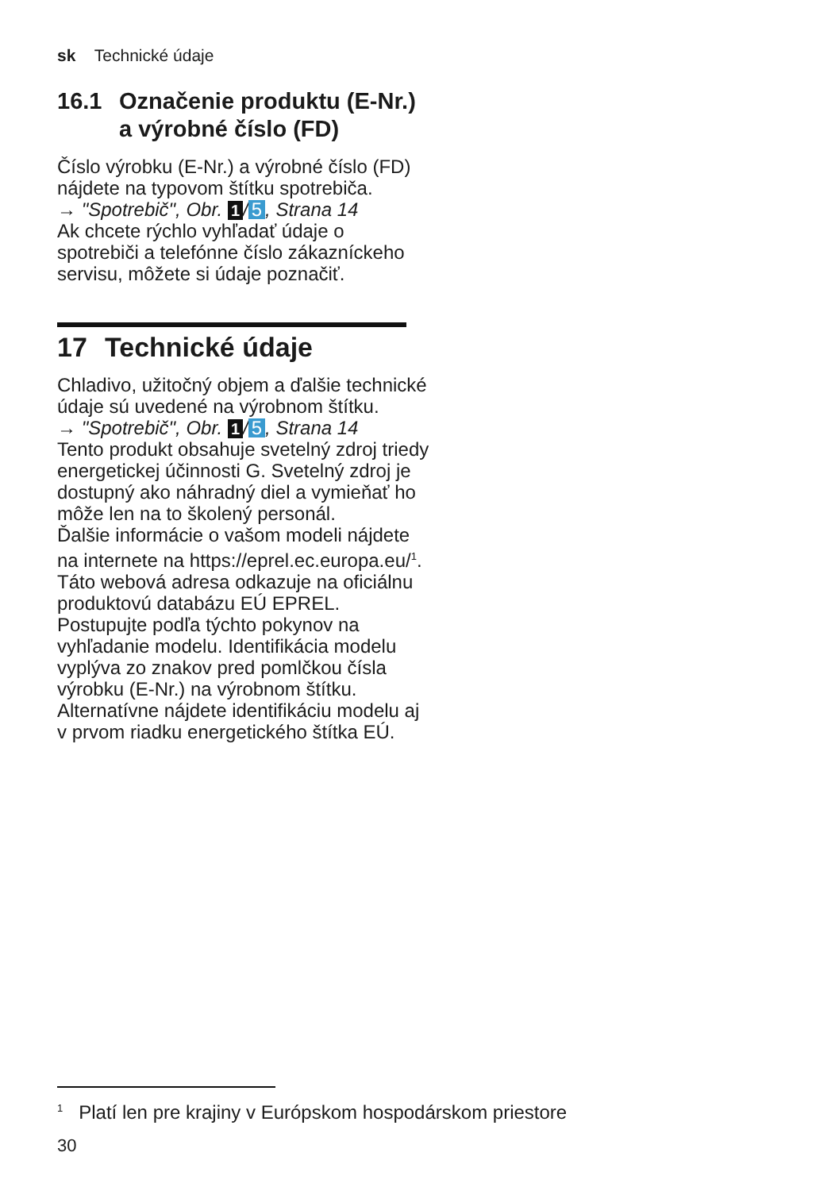sk Technické údaje
16.1 Označenie produktu (E-Nr.) a výrobné číslo (FD)
Číslo výrobku (E-Nr.) a výrobné číslo (FD) nájdete na typovom štítku spotrebiča.
→ "Spotrebič", Obr. 1 / 5, Strana 14
Ak chcete rýchlo vyhľadať údaje o spotrebiči a telefónne číslo zákazníckeho servisu, môžete si údaje poznačiť.
17 Technické údaje
Chladivo, užitočný objem a ďalšie technické údaje sú uvedené na výrobnom štítku.
→ "Spotrebič", Obr. 1 / 5, Strana 14
Tento produkt obsahuje svetelný zdroj triedy energetickej účinnosti G. Svetelný zdroj je dostupný ako náhradný diel a vymieňať ho môže len na to školený personál.
Ďalšie informácie o vašom modeli nájdete na internete na https://eprel.ec.europa.eu/<sup>1</sup>. Táto webová adresa odkazuje na oficiálnu produktovú databázu EÚ EPREL. Postupujte podľa týchto pokynov na vyhľadanie modelu. Identifikácia modelu vyplýva zo znakov pred pomlčkou čísla výrobku (E-Nr.) na výrobnom štítku. Alternatívne nájdete identifikáciu modelu aj v prvom riadku energetického štítka EÚ.
<sup>1</sup> Platí len pre krajiny v Európskom hospodárskom priestore
30